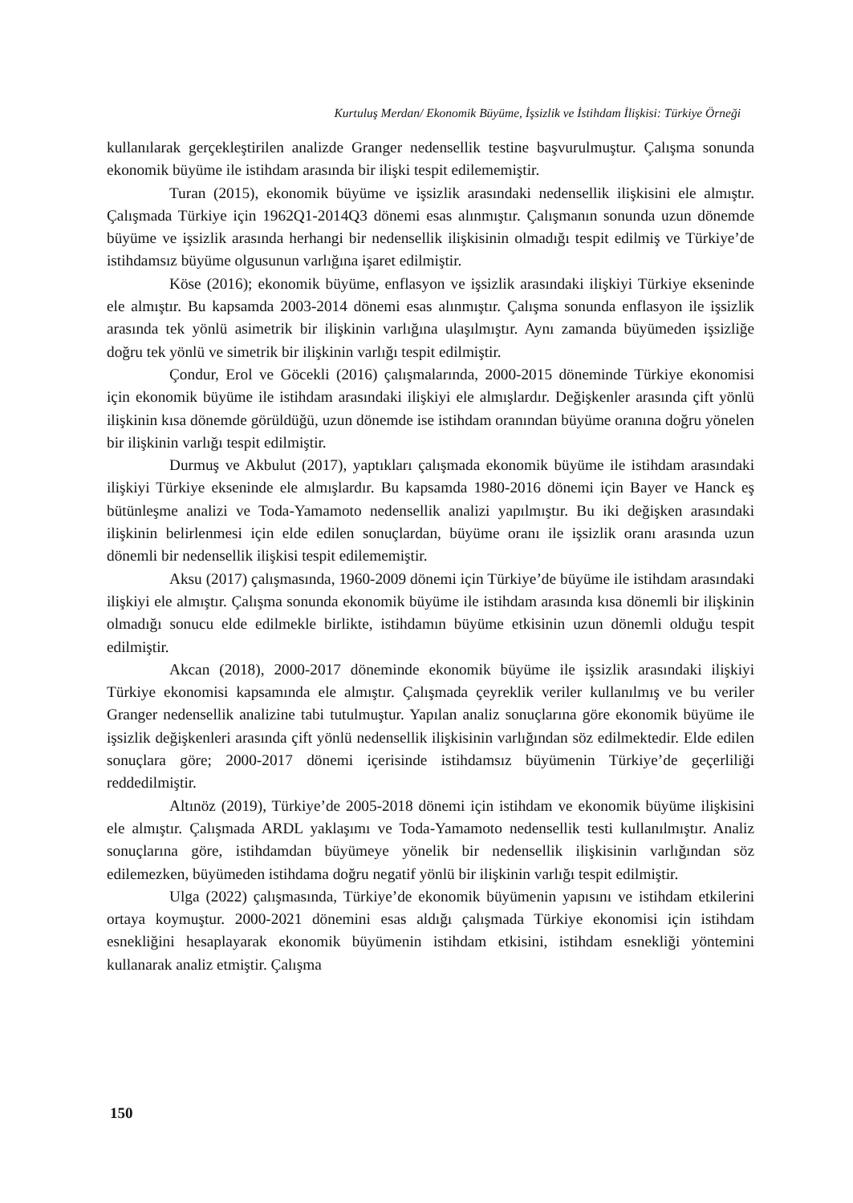Kurtuluş Merdan/ Ekonomik Büyüme, İşsizlik ve İstihdam İlişkisi: Türkiye Örneği
kullanılarak gerçekleştirilen analizde Granger nedensellik testine başvurulmuştur. Çalışma sonunda ekonomik büyüme ile istihdam arasında bir ilişki tespit edilememiştir.
Turan (2015), ekonomik büyüme ve işsizlik arasındaki nedensellik ilişkisini ele almıştır. Çalışmada Türkiye için 1962Q1-2014Q3 dönemi esas alınmıştır. Çalışmanın sonunda uzun dönemde büyüme ve işsizlik arasında herhangi bir nedensellik ilişkisinin olmadığı tespit edilmiş ve Türkiye’de istihdamsız büyüme olgusunun varlığına işaret edilmiştir.
Köse (2016); ekonomik büyüme, enflasyon ve işsizlik arasındaki ilişkiyi Türkiye ekseninde ele almıştır. Bu kapsamda 2003-2014 dönemi esas alınmıştır. Çalışma sonunda enflasyon ile işsizlik arasında tek yönlü asimetrik bir ilişkinin varlığına ulaşılmıştır. Aynı zamanda büyümeden işsizliğe doğru tek yönlü ve simetrik bir ilişkinin varlığı tespit edilmiştir.
Çondur, Erol ve Göcekli (2016) çalışmalarında, 2000-2015 döneminde Türkiye ekonomisi için ekonomik büyüme ile istihdam arasındaki ilişkiyi ele almışlardır. Değişkenler arasında çift yönlü ilişkinin kısa dönemde görüldüğü, uzun dönemde ise istihdam oranından büyüme oranına doğru yönelen bir ilişkinin varlığı tespit edilmiştir.
Durmuş ve Akbulut (2017), yaptıkları çalışmada ekonomik büyüme ile istihdam arasındaki ilişkiyi Türkiye ekseninde ele almışlardır. Bu kapsamda 1980-2016 dönemi için Bayer ve Hanck eş bütünleşme analizi ve Toda-Yamamoto nedensellik analizi yapılmıştır. Bu iki değişken arasındaki ilişkinin belirlenmesi için elde edilen sonuçlardan, büyüme oranı ile işsizlik oranı arasında uzun dönemli bir nedensellik ilişkisi tespit edilememiştir.
Aksu (2017) çalışmasında, 1960-2009 dönemi için Türkiye’de büyüme ile istihdam arasındaki ilişkiyi ele almıştır. Çalışma sonunda ekonomik büyüme ile istihdam arasında kısa dönemli bir ilişkinin olmadığı sonucu elde edilmekle birlikte, istihdamın büyüme etkisinin uzun dönemli olduğu tespit edilmiştir.
Akcan (2018), 2000-2017 döneminde ekonomik büyüme ile işsizlik arasındaki ilişkiyi Türkiye ekonomisi kapsamında ele almıştır. Çalışmada çeyreklik veriler kullanılmış ve bu veriler Granger nedensellik analizine tabi tutulmuştur. Yapılan analiz sonuçlarına göre ekonomik büyüme ile işsizlik değişkenleri arasında çift yönlü nedensellik ilişkisinin varlığından söz edilmektedir. Elde edilen sonuçlara göre; 2000-2017 dönemi içerisinde istihdamsız büyümenin Türkiye’de geçerliliği reddedilmiştir.
Altınöz (2019), Türkiye’de 2005-2018 dönemi için istihdam ve ekonomik büyüme ilişkisini ele almıştır. Çalışmada ARDL yaklaşımı ve Toda-Yamamoto nedensellik testi kullanılmıştır. Analiz sonuçlarına göre, istihdamdan büyümeye yönelik bir nedensellik ilişkisinin varlığından söz edilemezken, büyümeden istihdama doğru negatif yönlü bir ilişkinin varlığı tespit edilmiştir.
Ulga (2022) çalışmasında, Türkiye’de ekonomik büyümenin yapısını ve istihdam etkilerini ortaya koymuştur. 2000-2021 dönemini esas aldığı çalışmada Türkiye ekonomisi için istihdam esnekliğini hesaplayarak ekonomik büyümenin istihdam etkisini, istihdam esnekliği yöntemini kullanarak analiz etmiştir. Çalışma
150